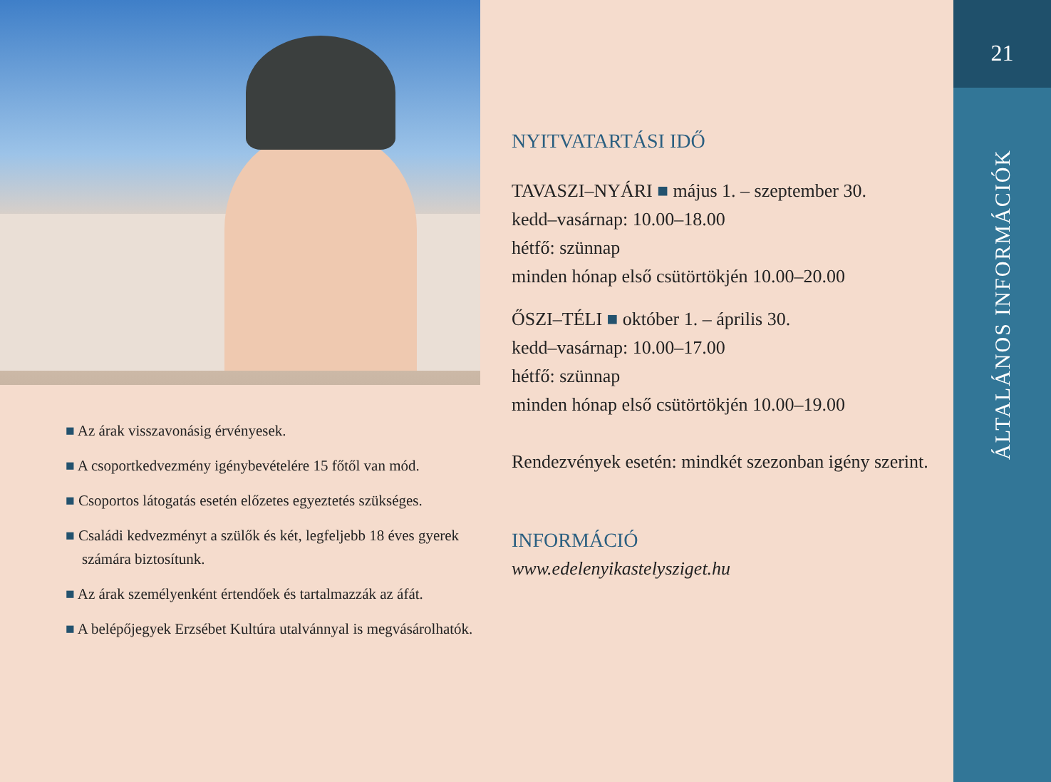■ Az árak visszavonásig érvényesek.
■ A csoportkedvezmény igénybevételére 15 főtől van mód.
■ Csoportos látogatás esetén előzetes egyeztetés szükséges.
■ Családi kedvezményt a szülők és két, legfeljebb 18 éves gyerek számára biztosítunk.
■ Az árak személyenként értendőek és tartalmazzák az áfát.
■ A belépőjegyek Erzsébet Kultúra utalvánnyal is megvásá­rolhatók.
NYITVATARTÁSI IDŐ
TAVASZI–NYÁRI ■ május 1. – szeptember 30.
kedd–vasárnap: 10.00–18.00
hétfő: szünnap
minden hónap első csütörtökjén 10.00–20.00
ŐSZI–TÉLI ■ október 1. – április 30.
kedd–vasárnap: 10.00–17.00
hétfő: szünnap
minden hónap első csütörtökjén 10.00–19.00
Rendezvények esetén: mindkét szezonban igény szerint.
INFORMÁCIÓ
www.edelenyikastelysziget.hu
21
ÁLTALÁNOS INFORMÁCIÓK